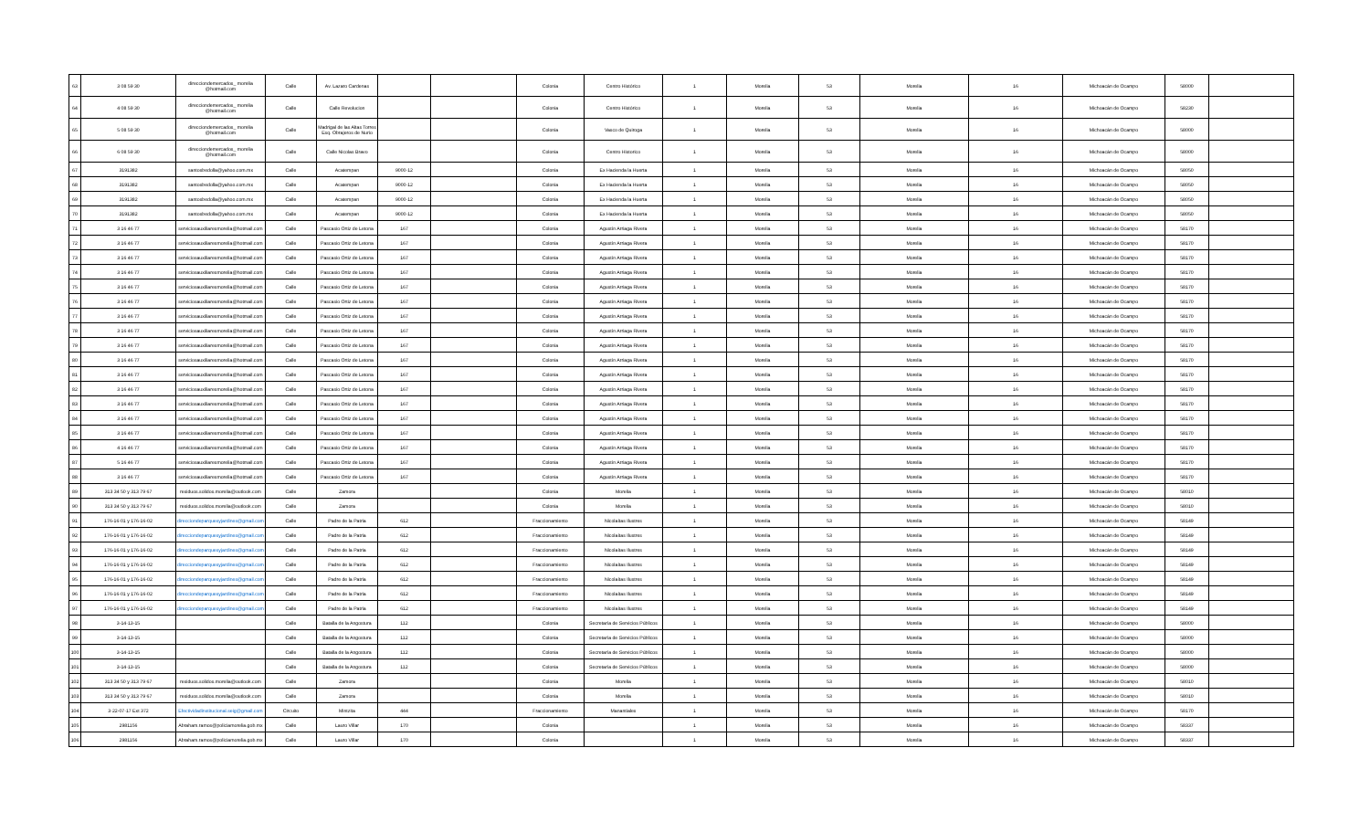| 63 | 3 08 59 30 | direcciondemercados_ morelia @hotmail.com | Calle | Av. Lazaro Cardenas | | | Colonia | Centro Histórico | 1 | Morelia | 53 | Morelia | 16 | Michoacán de Ocampo | 58000 | |
| 64 | 4 08 59 30 | direcciondemercados_ morelia @hotmail.com | Calle | Calle Revolucion | | | Colonia | Centro Histórico | 1 | Morelia | 53 | Morelia | 16 | Michoacán de Ocampo | 58230 | |
| 65 | 5 08 59 30 | direcciondemercados_ morelia @hotmail.com | Calle | Madrigal de las Altas Torres Esq. Obrajeros de Nurio | | | Colonia | Vasco de Quiroga | 1 | Morelia | 53 | Morelia | 16 | Michoacán de Ocampo | 58000 | |
| 66 | 6 08 59 30 | direcciondemercados_ morelia @hotmail.com | Calle | Calle Nicolas Bravo | | | Colonia | Centro Historico | 1 | Morelia | 53 | Morelia | 16 | Michoacán de Ocampo | 58000 | |
| 67 | 3191382 | santosbedolla@yahoo.com.mx | Calle | Acatempan | 9000-12 | | Colonia | Ex Hacienda la Huerta | 1 | Morelia | 53 | Morelia | 16 | Michoacán de Ocampo | 58050 | |
| 68 | 3191382 | santosbedolla@yahoo.com.mx | Calle | Acatempan | 9000-12 | | Colonia | Ex Hacienda la Huerta | 1 | Morelia | 53 | Morelia | 16 | Michoacán de Ocampo | 58050 | |
| 69 | 3191382 | santosbedolla@yahoo.com.mx | Calle | Acatempan | 9000-12 | | Colonia | Ex Hacienda la Huerta | 1 | Morelia | 53 | Morelia | 16 | Michoacán de Ocampo | 58050 | |
| 70 | 3191382 | santosbedolla@yahoo.com.mx | Calle | Acatempan | 9000-12 | | Colonia | Ex Hacienda la Huerta | 1 | Morelia | 53 | Morelia | 16 | Michoacán de Ocampo | 58050 | |
| 71 | 3 16 46 77 | serviciosauxiliaresmorelia@hotmail.com | Calle | Pascasio Ortiz de Letona | 167 | | Colonia | Agustín Arriaga Rivera | 1 | Morelia | 53 | Morelia | 16 | Michoacán de Ocampo | 58170 | |
| 72 | 3 16 46 77 | serviciosauxiliaresmorelia@hotmail.com | Calle | Pascasio Ortiz de Letona | 167 | | Colonia | Agustín Arriaga Rivera | 1 | Morelia | 53 | Morelia | 16 | Michoacán de Ocampo | 58170 | |
| 73 | 3 16 46 77 | serviciosauxiliaresmorelia@hotmail.com | Calle | Pascasio Ortiz de Letona | 167 | | Colonia | Agustín Arriaga Rivera | 1 | Morelia | 53 | Morelia | 16 | Michoacán de Ocampo | 58170 | |
| 74 | 3 16 46 77 | serviciosauxiliaresmorelia@hotmail.com | Calle | Pascasio Ortiz de Letona | 167 | | Colonia | Agustín Arriaga Rivera | 1 | Morelia | 53 | Morelia | 16 | Michoacán de Ocampo | 58170 | |
| 75 | 3 16 46 77 | serviciosauxiliaresmorelia@hotmail.com | Calle | Pascasio Ortiz de Letona | 167 | | Colonia | Agustín Arriaga Rivera | 1 | Morelia | 53 | Morelia | 16 | Michoacán de Ocampo | 58170 | |
| 76 | 3 16 46 77 | serviciosauxiliaresmorelia@hotmail.com | Calle | Pascasio Ortiz de Letona | 167 | | Colonia | Agustín Arriaga Rivera | 1 | Morelia | 53 | Morelia | 16 | Michoacán de Ocampo | 58170 | |
| 77 | 3 16 46 77 | serviciosauxiliaresmorelia@hotmail.com | Calle | Pascasio Ortiz de Letona | 167 | | Colonia | Agustín Arriaga Rivera | 1 | Morelia | 53 | Morelia | 16 | Michoacán de Ocampo | 58170 | |
| 78 | 3 16 46 77 | serviciosauxiliaresmorelia@hotmail.com | Calle | Pascasio Ortiz de Letona | 167 | | Colonia | Agustín Arriaga Rivera | 1 | Morelia | 53 | Morelia | 16 | Michoacán de Ocampo | 58170 | |
| 79 | 3 16 46 77 | serviciosauxiliaresmorelia@hotmail.com | Calle | Pascasio Ortiz de Letona | 167 | | Colonia | Agustín Arriaga Rivera | 1 | Morelia | 53 | Morelia | 16 | Michoacán de Ocampo | 58170 | |
| 80 | 3 16 46 77 | serviciosauxiliaresmorelia@hotmail.com | Calle | Pascasio Ortiz de Letona | 167 | | Colonia | Agustín Arriaga Rivera | 1 | Morelia | 53 | Morelia | 16 | Michoacán de Ocampo | 58170 | |
| 81 | 3 16 46 77 | serviciosauxiliaresmorelia@hotmail.com | Calle | Pascasio Ortiz de Letona | 167 | | Colonia | Agustín Arriaga Rivera | 1 | Morelia | 53 | Morelia | 16 | Michoacán de Ocampo | 58170 | |
| 82 | 3 16 46 77 | serviciosauxiliaresmorelia@hotmail.com | Calle | Pascasio Ortiz de Letona | 167 | | Colonia | Agustín Arriaga Rivera | 1 | Morelia | 53 | Morelia | 16 | Michoacán de Ocampo | 58170 | |
| 83 | 3 16 46 77 | serviciosauxiliaresmorelia@hotmail.com | Calle | Pascasio Ortiz de Letona | 167 | | Colonia | Agustín Arriaga Rivera | 1 | Morelia | 53 | Morelia | 16 | Michoacán de Ocampo | 58170 | |
| 84 | 3 16 46 77 | serviciosauxiliaresmorelia@hotmail.com | Calle | Pascasio Ortiz de Letona | 167 | | Colonia | Agustín Arriaga Rivera | 1 | Morelia | 53 | Morelia | 16 | Michoacán de Ocampo | 58170 | |
| 85 | 3 16 46 77 | serviciosauxiliaresmorelia@hotmail.com | Calle | Pascasio Ortiz de Letona | 167 | | Colonia | Agustín Arriaga Rivera | 1 | Morelia | 53 | Morelia | 16 | Michoacán de Ocampo | 58170 | |
| 86 | 4 16 46 77 | serviciosauxiliaresmorelia@hotmail.com | Calle | Pascasio Ortiz de Letona | 167 | | Colonia | Agustín Arriaga Rivera | 1 | Morelia | 53 | Morelia | 16 | Michoacán de Ocampo | 58170 | |
| 87 | 5 16 46 77 | serviciosauxiliaresmorelia@hotmail.com | Calle | Pascasio Ortiz de Letona | 167 | | Colonia | Agustín Arriaga Rivera | 1 | Morelia | 53 | Morelia | 16 | Michoacán de Ocampo | 58170 | |
| 88 | 3 16 46 77 | serviciosauxiliaresmorelia@hotmail.com | Calle | Pascasio Ortiz de Letona | 167 | | Colonia | Agustín Arriaga Rivera | 1 | Morelia | 53 | Morelia | 16 | Michoacán de Ocampo | 58170 | |
| 89 | 313 34 50 y 313 79 67 | residuos.solidos.morelia@outlook.com | Calle | Zamora | | | Colonia | Morelia | 1 | Morelia | 53 | Morelia | 16 | Michoacán de Ocampo | 58010 | |
| 90 | 313 34 50 y 313 79 67 | residuos.solidos.morelia@outlook.com | Calle | Zamora | | | Colonia | Morelia | 1 | Morelia | 53 | Morelia | 16 | Michoacán de Ocampo | 58010 | |
| 91 | 176-16-01 y 176-16-02 | direcciondeparquesyjardines@gmail.com | Calle | Padre de la Patria | 612 | | Fraccionamiento | Nicolaítas Ilustres | 1 | Morelia | 53 | Morelia | 16 | Michoacán de Ocampo | 58149 | |
| 92 | 176-16-01 y 176-16-02 | direcciondeparquesyjardines@gmail.com | Calle | Padre de la Patria | 612 | | Fraccionamiento | Nicolaítas Ilustres | 1 | Morelia | 53 | Morelia | 16 | Michoacán de Ocampo | 58149 | |
| 93 | 176-16-01 y 176-16-02 | direcciondeparquesyjardines@gmail.com | Calle | Padre de la Patria | 612 | | Fraccionamiento | Nicolaítas Ilustres | 1 | Morelia | 53 | Morelia | 16 | Michoacán de Ocampo | 58149 | |
| 94 | 176-16-01 y 176-16-02 | direcciondeparquesyjardines@gmail.com | Calle | Padre de la Patria | 612 | | Fraccionamiento | Nicolaítas Ilustres | 1 | Morelia | 53 | Morelia | 16 | Michoacán de Ocampo | 58149 | |
| 95 | 176-16-01 y 176-16-02 | direcciondeparquesyjardines@gmail.com | Calle | Padre de la Patria | 612 | | Fraccionamiento | Nicolaítas Ilustres | 1 | Morelia | 53 | Morelia | 16 | Michoacán de Ocampo | 58149 | |
| 96 | 176-16-01 y 176-16-02 | direcciondeparquesyjardines@gmail.com | Calle | Padre de la Patria | 612 | | Fraccionamiento | Nicolaítas Ilustres | 1 | Morelia | 53 | Morelia | 16 | Michoacán de Ocampo | 58149 | |
| 97 | 176-16-01 y 176-16-02 | direcciondeparquesyjardines@gmail.com | Calle | Padre de la Patria | 612 | | Fraccionamiento | Nicolaítas Ilustres | 1 | Morelia | 53 | Morelia | 16 | Michoacán de Ocampo | 58149 | |
| 98 | 3-14-13-15 | | Calle | Batalla de la Angostura | 112 | | Colonia | Secretaría de Servicios Públicos | 1 | Morelia | 53 | Morelia | 16 | Michoacán de Ocampo | 58000 | |
| 99 | 3-14-13-15 | | Calle | Batalla de la Angostura | 112 | | Colonia | Secretaría de Servicios Públicos | 1 | Morelia | 53 | Morelia | 16 | Michoacán de Ocampo | 58000 | |
| 100 | 3-14-13-15 | | Calle | Batalla de la Angostura | 112 | | Colonia | Secretaría de Servicios Públicos | 1 | Morelia | 53 | Morelia | 16 | Michoacán de Ocampo | 58000 | |
| 101 | 3-14-13-15 | | Calle | Batalla de la Angostura | 112 | | Colonia | Secretaría de Servicios Públicos | 1 | Morelia | 53 | Morelia | 16 | Michoacán de Ocampo | 58000 | |
| 102 | 313 34 50 y 313 79 67 | residuos.solidos.morelia@outlook.com | Calle | Zamora | | | Colonia | Morelia | 1 | Morelia | 53 | Morelia | 16 | Michoacán de Ocampo | 58010 | |
| 103 | 313 34 50 y 313 79 67 | residuos.solidos.morelia@outlook.com | Calle | Zamora | | | Colonia | Morelia | 1 | Morelia | 53 | Morelia | 16 | Michoacán de Ocampo | 58010 | |
| 104 | 3-22-07-17 Ext 372 | Efectividadinstitucional.seig@gmail.com | Circuito | Mintzita | 444 | | Fraccionamiento | Manantiales | 1 | Morelia | 53 | Morelia | 16 | Michoacán de Ocampo | 58170 | |
| 105 | 2981156 | Abraham.ramos@policiamorelia.gob.mx | Calle | Lauro Villar | 170 | | Colonia | | 1 | Morelia | 53 | Morelia | 16 | Michoacán de Ocampo | 58337 | |
| 106 | 2981156 | Abraham.ramos@policiamorelia.gob.mx | Calle | Lauro Villar | 170 | | Colonia | | 1 | Morelia | 53 | Morelia | 16 | Michoacán de Ocampo | 58337 | |